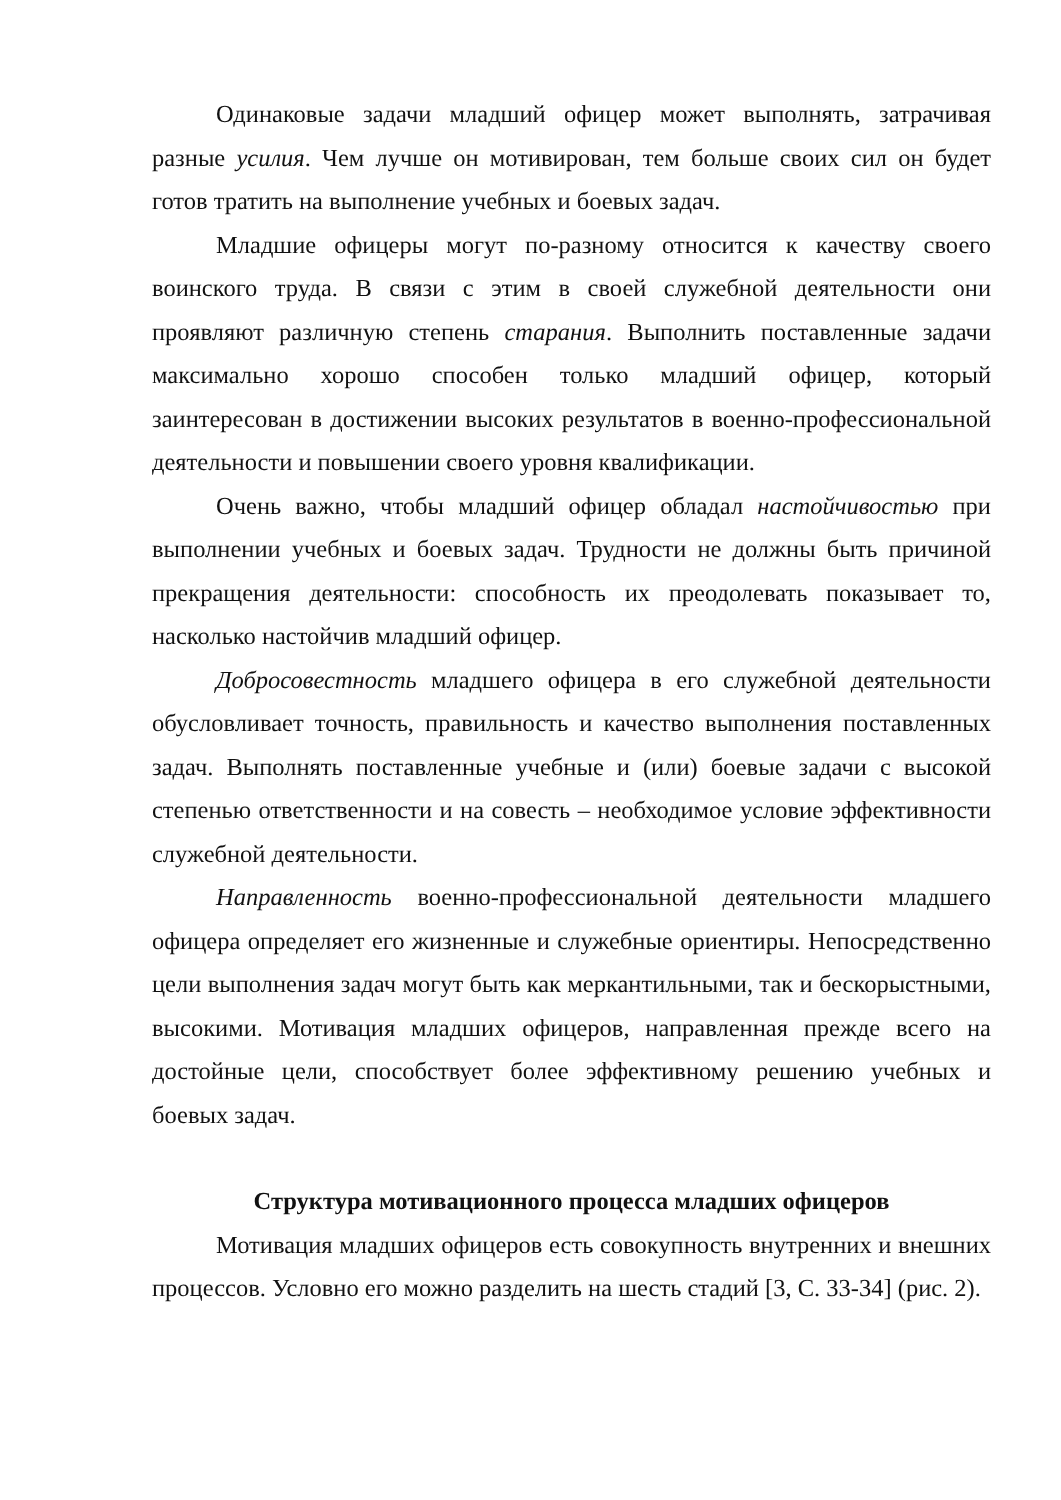Одинаковые задачи младший офицер может выполнять, затрачивая разные усилия. Чем лучше он мотивирован, тем больше своих сил он будет готов тратить на выполнение учебных и боевых задач.
Младшие офицеры могут по-разному относится к качеству своего воинского труда. В связи с этим в своей служебной деятельности они проявляют различную степень старания. Выполнить поставленные задачи максимально хорошо способен только младший офицер, который заинтересован в достижении высоких результатов в военно-профессиональной деятельности и повышении своего уровня квалификации.
Очень важно, чтобы младший офицер обладал настойчивостью при выполнении учебных и боевых задач. Трудности не должны быть причиной прекращения деятельности: способность их преодолевать показывает то, насколько настойчив младший офицер.
Добросовестность младшего офицера в его служебной деятельности обусловливает точность, правильность и качество выполнения поставленных задач. Выполнять поставленные учебные и (или) боевые задачи с высокой степенью ответственности и на совесть – необходимое условие эффективности служебной деятельности.
Направленность военно-профессиональной деятельности младшего офицера определяет его жизненные и служебные ориентиры. Непосредственно цели выполнения задач могут быть как меркантильными, так и бескорыстными, высокими. Мотивация младших офицеров, направленная прежде всего на достойные цели, способствует более эффективному решению учебных и боевых задач.
Структура мотивационного процесса младших офицеров
Мотивация младших офицеров есть совокупность внутренних и внешних процессов. Условно его можно разделить на шесть стадий [3, С. 33-34] (рис. 2).